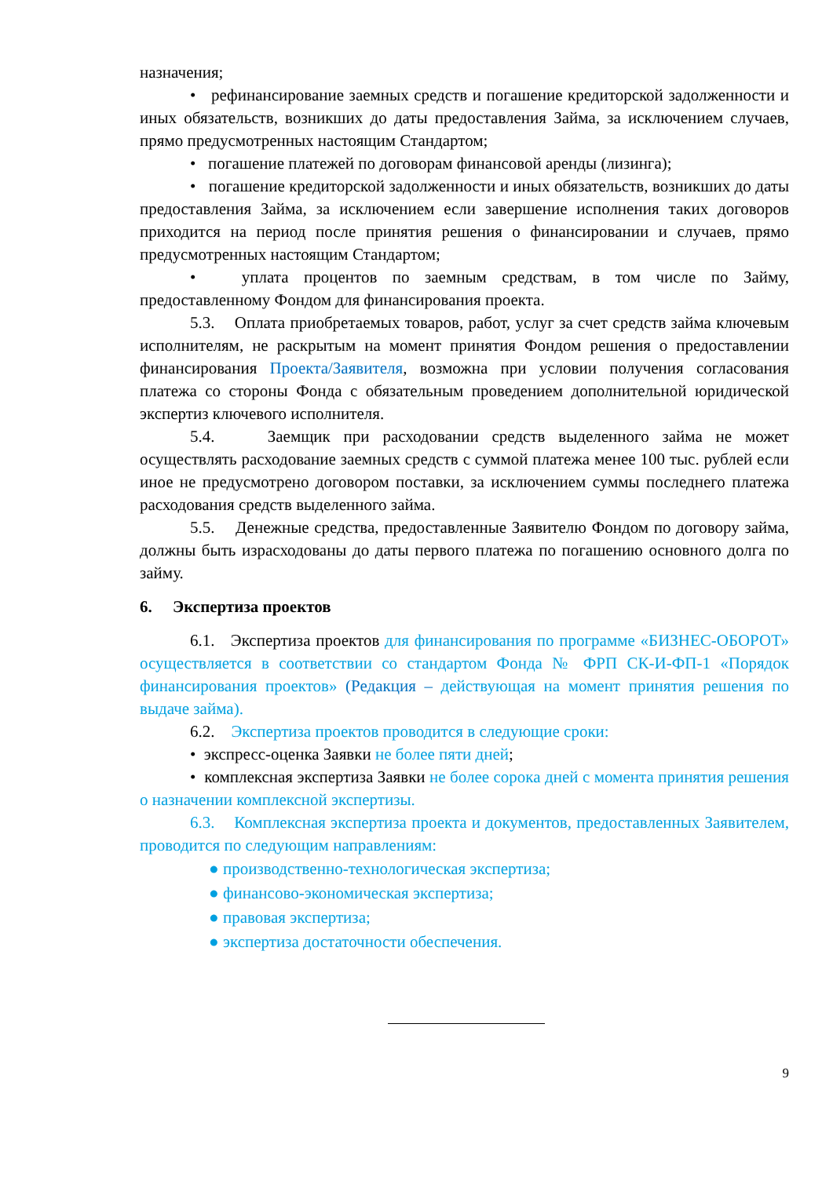назначения;
• рефинансирование заемных средств и погашение кредиторской задолженности и иных обязательств, возникших до даты предоставления Займа, за исключением случаев, прямо предусмотренных настоящим Стандартом;
• погашение платежей по договорам финансовой аренды (лизинга);
• погашение кредиторской задолженности и иных обязательств, возникших до даты предоставления Займа, за исключением если завершение исполнения таких договоров приходится на период после принятия решения о финансировании и случаев, прямо предусмотренных настоящим Стандартом;
• уплата процентов по заемным средствам, в том числе по Займу, предоставленному Фондом для финансирования проекта.
5.3. Оплата приобретаемых товаров, работ, услуг за счет средств займа ключевым исполнителям, не раскрытым на момент принятия Фондом решения о предоставлении финансирования Проекта/Заявителя, возможна при условии получения согласования платежа со стороны Фонда с обязательным проведением дополнительной юридической экспертиз ключевого исполнителя.
5.4. Заемщик при расходовании средств выделенного займа не может осуществлять расходование заемных средств с суммой платежа менее 100 тыс. рублей если иное не предусмотрено договором поставки, за исключением суммы последнего платежа расходования средств выделенного займа.
5.5. Денежные средства, предоставленные Заявителю Фондом по договору займа, должны быть израсходованы до даты первого платежа по погашению основного долга по займу.
6. Экспертиза проектов
6.1. Экспертиза проектов для финансирования по программе «БИЗНЕС-ОБОРОТ» осуществляется в соответствии со стандартом Фонда № ФРП СК-И-ФП-1 «Порядок финансирования проектов» (Редакция – действующая на момент принятия решения по выдаче займа).
6.2. Экспертиза проектов проводится в следующие сроки:
• экспресс-оценка Заявки не более пяти дней;
• комплексная экспертиза Заявки не более сорока дней с момента принятия решения о назначении комплексной экспертизы.
6.3. Комплексная экспертиза проекта и документов, предоставленных Заявителем, проводится по следующим направлениям:
● производственно-технологическая экспертиза;
● финансово-экономическая экспертиза;
● правовая экспертиза;
● экспертиза достаточности обеспечения.
9